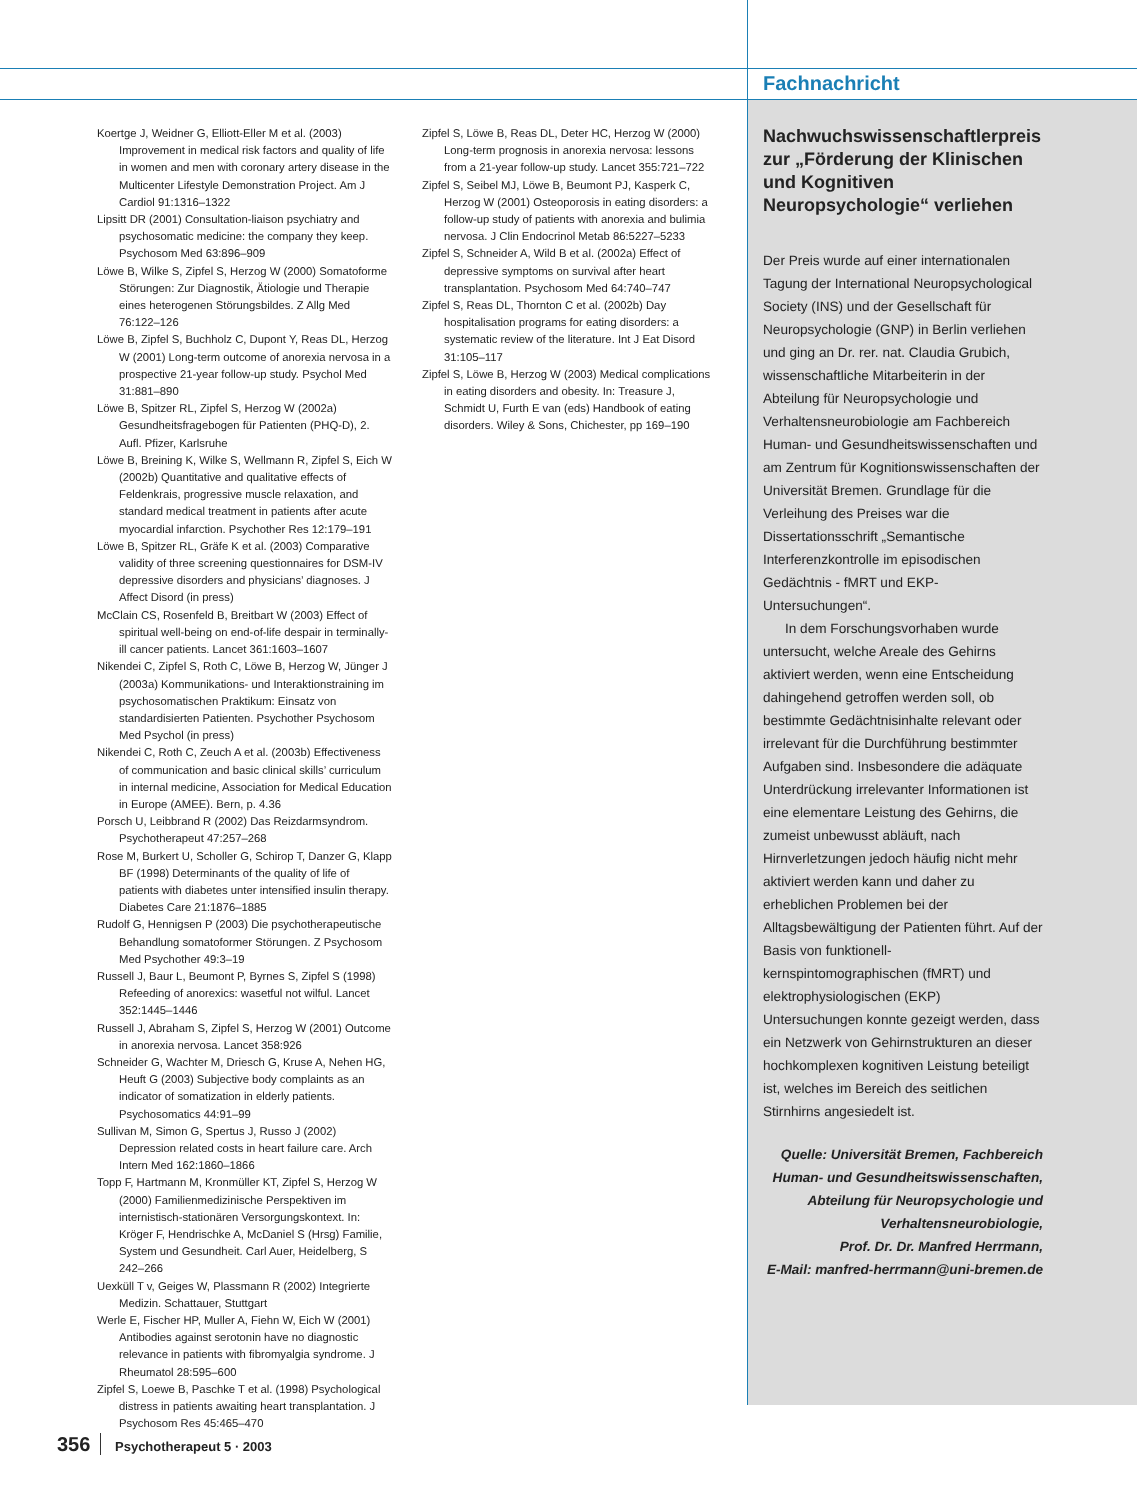Fachnachricht
Koertge J, Weidner G, Elliott-Eller M et al. (2003) Improvement in medical risk factors and quality of life in women and men with coronary artery disease in the Multicenter Lifestyle Demonstration Project. Am J Cardiol 91:1316–1322
Lipsitt DR (2001) Consultation-liaison psychiatry and psychosomatic medicine: the company they keep. Psychosom Med 63:896–909
Löwe B, Wilke S, Zipfel S, Herzog W (2000) Somatoforme Störungen: Zur Diagnostik, Ätiologie und Therapie eines heterogenen Störungsbildes. Z Allg Med 76:122–126
Löwe B, Zipfel S, Buchholz C, Dupont Y, Reas DL, Herzog W (2001) Long-term outcome of anorexia nervosa in a prospective 21-year follow-up study. Psychol Med 31:881–890
Löwe B, Spitzer RL, Zipfel S, Herzog W (2002a) Gesundheitsfragebogen für Patienten (PHQ-D), 2. Aufl. Pfizer, Karlsruhe
Löwe B, Breining K, Wilke S, Wellmann R, Zipfel S, Eich W (2002b) Quantitative and qualitative effects of Feldenkrais, progressive muscle relaxation, and standard medical treatment in patients after acute myocardial infarction. Psychother Res 12:179–191
Löwe B, Spitzer RL, Gräfe K et al. (2003) Comparative validity of three screening questionnaires for DSM-IV depressive disorders and physicians’ diagnoses. J Affect Disord (in press)
McClain CS, Rosenfeld B, Breitbart W (2003) Effect of spiritual well-being on end-of-life despair in terminally-ill cancer patients. Lancet 361:1603–1607
Nikendei C, Zipfel S, Roth C, Löwe B, Herzog W, Jünger J (2003a) Kommunikations- und Interaktionstraining im psychosomatischen Praktikum: Einsatz von standardisierten Patienten. Psychother Psychosom Med Psychol (in press)
Nikendei C, Roth C, Zeuch A et al. (2003b) Effectiveness of communication and basic clinical skills’ curriculum in internal medicine, Association for Medical Education in Europe (AMEE). Bern, p. 4.36
Porsch U, Leibbrand R (2002) Das Reizdarmsyndrom. Psychotherapeut 47:257–268
Rose M, Burkert U, Scholler G, Schirop T, Danzer G, Klapp BF (1998) Determinants of the quality of life of patients with diabetes unter intensified insulin therapy. Diabetes Care 21:1876–1885
Rudolf G, Hennigsen P (2003) Die psychotherapeutische Behandlung somatoformer Störungen. Z Psychosom Med Psychother 49:3–19
Russell J, Baur L, Beumont P, Byrnes S, Zipfel S (1998) Refeeding of anorexics: wasetful not wilful. Lancet 352:1445–1446
Russell J, Abraham S, Zipfel S, Herzog W (2001) Outcome in anorexia nervosa. Lancet 358:926
Schneider G, Wachter M, Driesch G, Kruse A, Nehen HG, Heuft G (2003) Subjective body complaints as an indicator of somatization in elderly patients. Psychosomatics 44:91–99
Sullivan M, Simon G, Spertus J, Russo J (2002) Depression related costs in heart failure care. Arch Intern Med 162:1860–1866
Topp F, Hartmann M, Kronmüller KT, Zipfel S, Herzog W (2000) Familienmedizinische Perspektiven im internistisch-stationären Versorgungskontext. In: Kröger F, Hendrischke A, McDaniel S (Hrsg) Familie, System und Gesundheit. Carl Auer, Heidelberg, S 242–266
Uexküll T v, Geiges W, Plassmann R (2002) Integrierte Medizin. Schattauer, Stuttgart
Werle E, Fischer HP, Muller A, Fiehn W, Eich W (2001) Antibodies against serotonin have no diagnostic relevance in patients with fibromyalgia syndrome. J Rheumatol 28:595–600
Zipfel S, Loewe B, Paschke T et al. (1998) Psychological distress in patients awaiting heart transplantation. J Psychosom Res 45:465–470
Zipfel S, Löwe B, Reas DL, Deter HC, Herzog W (2000) Long-term prognosis in anorexia nervosa: lessons from a 21-year follow-up study. Lancet 355:721–722
Zipfel S, Seibel MJ, Löwe B, Beumont PJ, Kasperk C, Herzog W (2001) Osteoporosis in eating disorders: a follow-up study of patients with anorexia and bulimia nervosa. J Clin Endocrinol Metab 86:5227–5233
Zipfel S, Schneider A, Wild B et al. (2002a) Effect of depressive symptoms on survival after heart transplantation. Psychosom Med 64:740–747
Zipfel S, Reas DL, Thornton C et al. (2002b) Day hospitalisation programs for eating disorders: a systematic review of the literature. Int J Eat Disord 31:105–117
Zipfel S, Löwe B, Herzog W (2003) Medical complications in eating disorders and obesity. In: Treasure J, Schmidt U, Furth E van (eds) Handbook of eating disorders. Wiley & Sons, Chichester, pp 169–190
Nachwuchswissenschaftlerpreis zur „Förderung der Klinischen und Kognitiven Neuropsychologie“ verliehen
Der Preis wurde auf einer internationalen Tagung der International Neuropsychological Society (INS) und der Gesellschaft für Neuropsychologie (GNP) in Berlin verliehen und ging an Dr. rer. nat. Claudia Grubich, wissenschaftliche Mitarbeiterin in der Abteilung für Neuropsychologie und Verhaltensneurobiologie am Fachbereich Human- und Gesundheitswissenschaften und am Zentrum für Kognitionswissenschaften der Universität Bremen. Grundlage für die Verleihung des Preises war die Dissertationsschrift „Semantische Interferenzkontrolle im episodischen Gedächtnis - fMRT und EKP-Untersuchungen“.
In dem Forschungsvorhaben wurde untersucht, welche Areale des Gehirns aktiviert werden, wenn eine Entscheidung dahingehend getroffen werden soll, ob bestimmte Gedächtnisinhalte relevant oder irrelevant für die Durchführung bestimmter Aufgaben sind. Insbesondere die adäquate Unterdrückung irrelevanter Informationen ist eine elementare Leistung des Gehirns, die zumeist unbewusst abläuft, nach Hirnverletzungen jedoch häufig nicht mehr aktiviert werden kann und daher zu erheblichen Problemen bei der Alltagsbewältigung der Patienten führt. Auf der Basis von funktionell-kernspintomographischen (fMRT) und elektrophysiologischen (EKP) Untersuchungen konnte gezeigt werden, dass ein Netzwerk von Gehirnstrukturen an dieser hochkomplexen kognitiven Leistung beteiligt ist, welches im Bereich des seitlichen Stirnhirns angesiedelt ist.
Quelle: Universität Bremen, Fachbereich Human- und Gesundheitswissenschaften, Abteilung für Neuropsychologie und Verhaltensneurobiologie,
Prof. Dr. Dr. Manfred Herrmann,
E-Mail: manfred-herrmann@uni-bremen.de
356 Psychotherapeut 5 · 2003